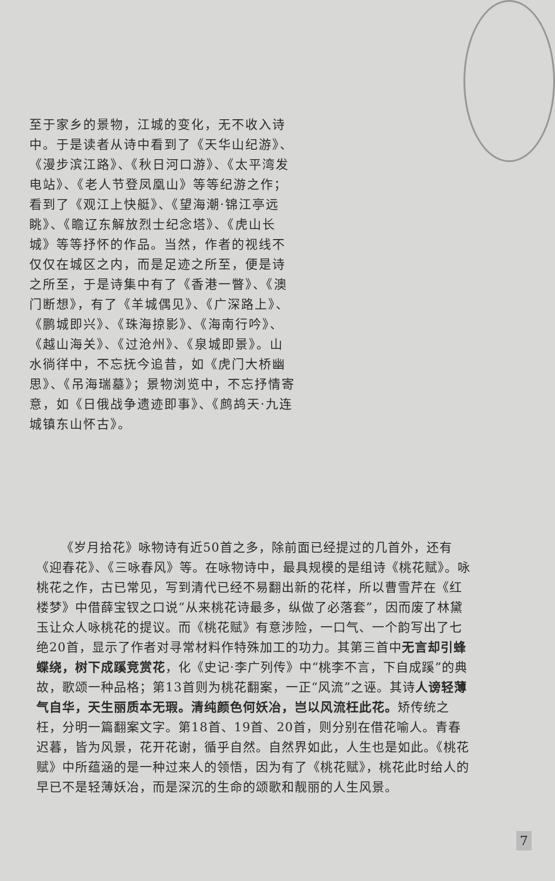至于家乡的景物，江城的变化，无不收入诗中。于是读者从诗中看到了《天华山纪游》、《漫步滨江路》、《秋日河口游》、《太平湾发电站》、《老人节登凤凰山》等等纪游之作；看到了《观江上快艇》、《望海潮·锦江亭远眺》、《瞻辽东解放烈士纪念塔》、《虎山长城》等等抒怀的作品。当然，作者的视线不仅仅在城区之内，而是足迹之所至，便是诗之所至，于是诗集中有了《香港一瞥》、《澳门断想》，有了《羊城偶见》、《广深路上》、《鹏城即兴》、《珠海掠影》、《海南行吟》、《越山海关》、《过沧州》、《泉城即景》。山水徜徉中，不忘抚今追昔，如《虎门大桥幽思》、《吊海瑞墓》；景物浏览中，不忘抒情寄意，如《日俄战争遗迹即事》、《鹧鸪天·九连城镇东山怀古》。
《岁月拾花》咏物诗有近50首之多，除前面已经提过的几首外，还有《迎春花》、《三咏春风》等。在咏物诗中，最具规模的是组诗《桃花赋》。咏桃花之作，古已常见，写到清代已经不易翻出新的花样，所以曹雪芹在《红楼梦》中借薛宝钗之口说“从来桃花诗最多，纵做了必落套”，因而废了林黛玉让众人咏桃花的提议。而《桃花赋》有意涉险，一口气、一个韵写出了七绝20首，显示了作者对寻常材料作特殊加工的功力。其第三首中无言却引蜂蝶绕，树下成蹊竞赏花，化《史记·李广列传》中“桃李不言，下自成蹊”的典故，歌颂一种品格；第13首则为桃花翻案，一正“风流”之诬。其诗人谤轻薄气自华，天生丽质本无瑕。清纯颜色何妖冶，岂以风流枉此花。矫传统之枉，分明一篇翻案文字。第18首、19首、20首，则分别在借花喻人。青春迟暮，皆为风景，花开花谢，循乎自然。自然界如此，人生也是如此。《桃花赋》中所蕴涵的是一种过来人的领悟，因为有了《桃花赋》，桃花此时给人的早已不是轻薄妖冶，而是深沉的生命的颂歌和靓丽的人生风景。
7